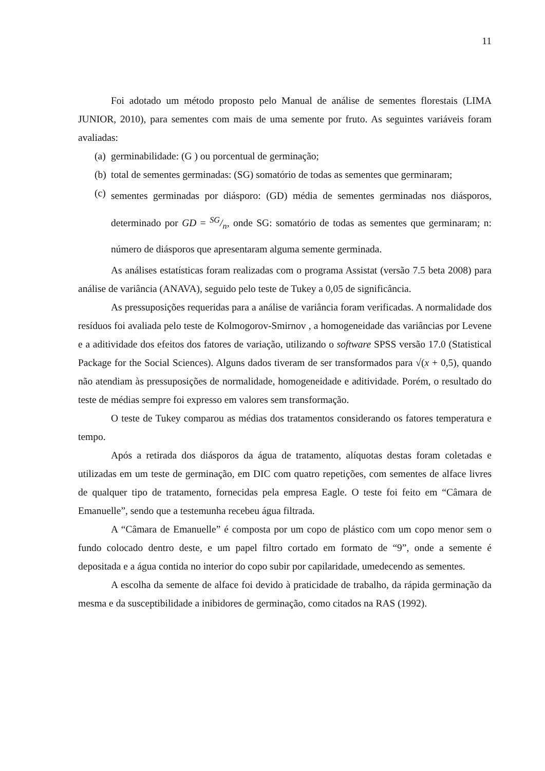11
Foi adotado um método proposto pelo Manual de análise de sementes florestais (LIMA JUNIOR, 2010), para sementes com mais de uma semente por fruto. As seguintes variáveis foram avaliadas:
(a)
germinabilidade: (G ) ou porcentual de germinação;
(b)
total de sementes germinadas: (SG) somatório de todas as sementes que germinaram;
(c)
sementes germinadas por diásporo: (GD) média de sementes germinadas nos diásporos, determinado por GD = SG/n, onde SG: somatório de todas as sementes que germinaram; n: número de diásporos que apresentaram alguma semente germinada.
As análises estatísticas foram realizadas com o programa Assistat (versão 7.5 beta 2008) para análise de variância (ANAVA), seguido pelo teste de Tukey a 0,05 de significância.
As pressuposições requeridas para a análise de variância foram verificadas. A normalidade dos resíduos foi avaliada pelo teste de Kolmogorov-Smirnov , a homogeneidade das variâncias por Levene e a aditividade dos efeitos dos fatores de variação, utilizando o software SPSS versão 17.0 (Statistical Package for the Social Sciences). Alguns dados tiveram de ser transformados para √(x + 0,5), quando não atendiam às pressuposições de normalidade, homogeneidade e aditividade. Porém, o resultado do teste de médias sempre foi expresso em valores sem transformação.
O teste de Tukey comparou as médias dos tratamentos considerando os fatores temperatura e tempo.
Após a retirada dos diásporos da água de tratamento, alíquotas destas foram coletadas e utilizadas em um teste de germinação, em DIC com quatro repetições, com sementes de alface livres de qualquer tipo de tratamento, fornecidas pela empresa Eagle. O teste foi feito em “Câmara de Emanuelle”, sendo que a testemunha recebeu água filtrada.
A “Câmara de Emanuelle” é composta por um copo de plástico com um copo menor sem o fundo colocado dentro deste, e um papel filtro cortado em formato de “9”, onde a semente é depositada e a água contida no interior do copo subir por capilaridade, umedecendo as sementes.
A escolha da semente de alface foi devido à praticidade de trabalho, da rápida germinação da mesma e da susceptibilidade a inibidores de germinação, como citados na RAS (1992).